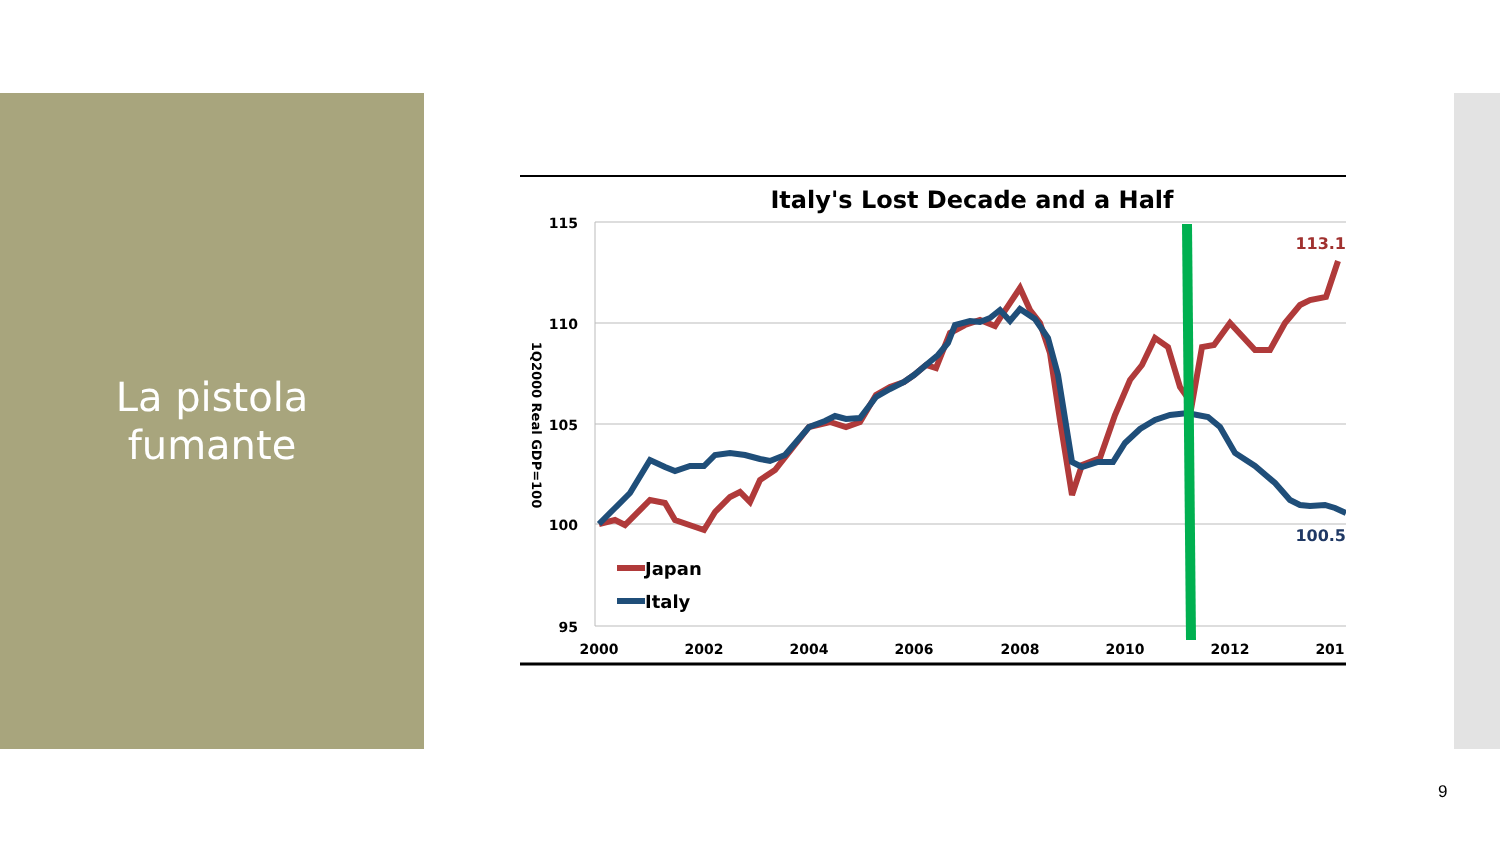La pistola
fumante
Italy's Lost Decade and a Half
115
110
105
100
95
2000
2002
2004
2006
2008
2010
2012
201
1Q2000 Real GDP=100
113.1
100.5
Japan
Italy
9